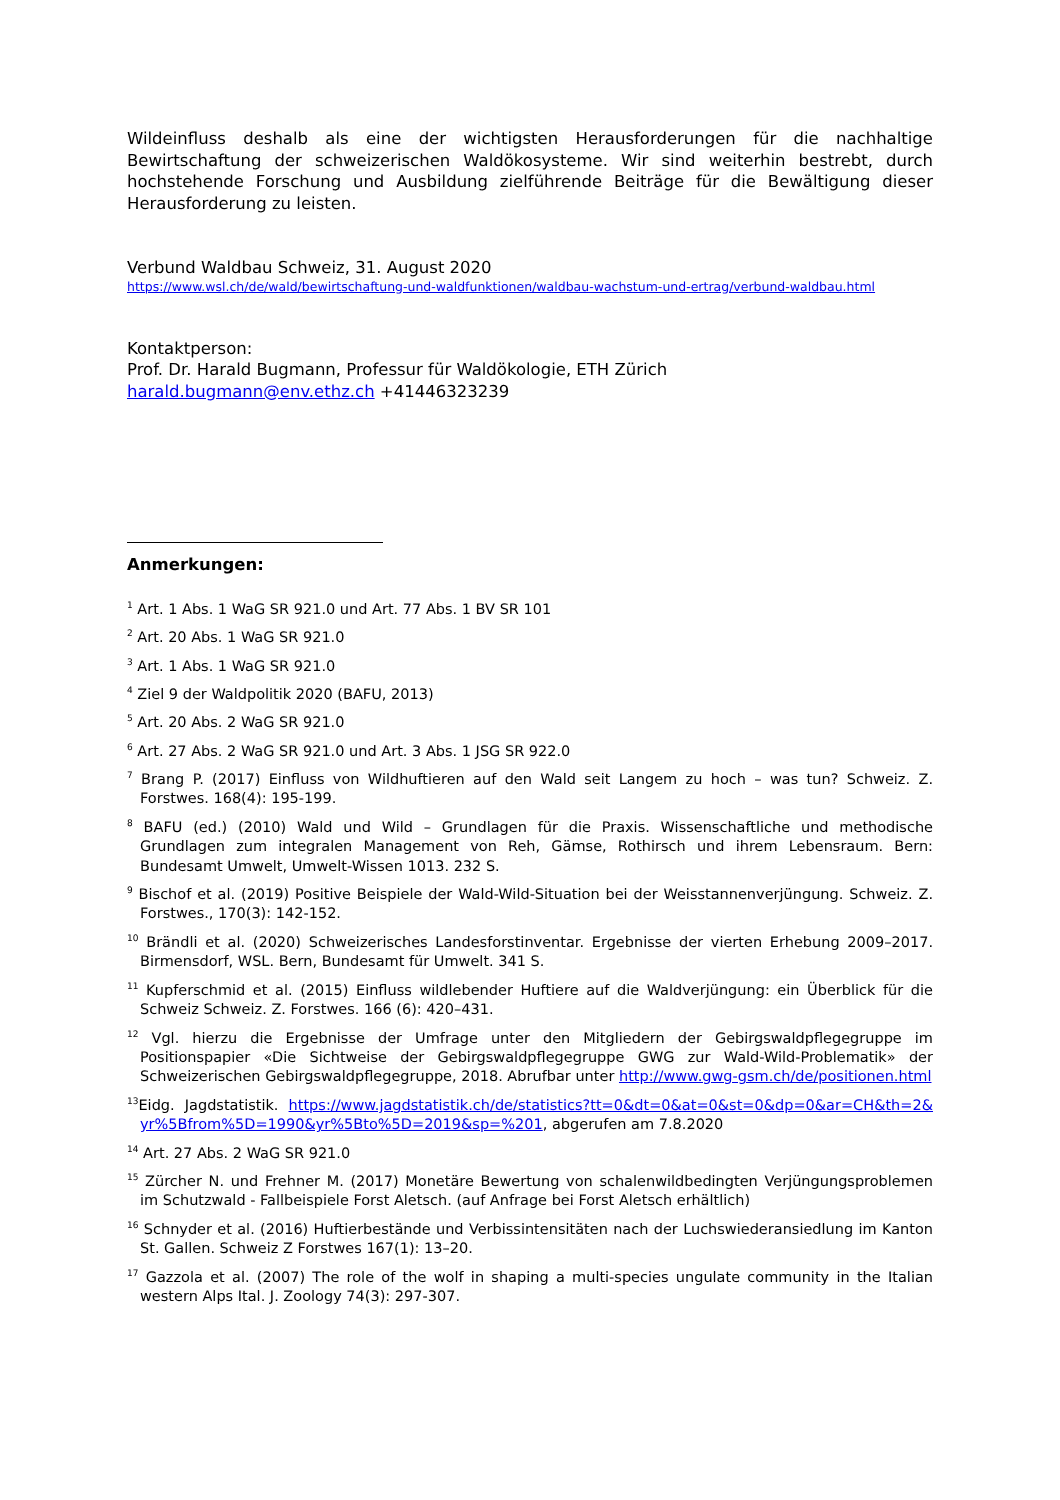Wildeinfluss deshalb als eine der wichtigsten Herausforderungen für die nachhaltige Bewirtschaftung der schweizerischen Waldökosysteme. Wir sind weiterhin bestrebt, durch hochstehende Forschung und Ausbildung zielführende Beiträge für die Bewältigung dieser Herausforderung zu leisten.
Verbund Waldbau Schweiz, 31. August 2020
https://www.wsl.ch/de/wald/bewirtschaftung-und-waldfunktionen/waldbau-wachstum-und-ertrag/verbund-waldbau.html
Kontaktperson:
Prof. Dr. Harald Bugmann, Professur für Waldökologie, ETH Zürich
harald.bugmann@env.ethz.ch +41446323239
Anmerkungen:
<sup>1</sup> Art. 1 Abs. 1 WaG SR 921.0 und Art. 77 Abs. 1 BV SR 101
<sup>2</sup> Art. 20 Abs. 1 WaG SR 921.0
<sup>3</sup> Art. 1 Abs. 1 WaG SR 921.0
<sup>4</sup> Ziel 9 der Waldpolitik 2020 (BAFU, 2013)
<sup>5</sup> Art. 20 Abs. 2 WaG SR 921.0
<sup>6</sup> Art. 27 Abs. 2 WaG SR 921.0 und Art. 3 Abs. 1 JSG SR 922.0
<sup>7</sup> Brang P. (2017) Einfluss von Wildhuftieren auf den Wald seit Langem zu hoch – was tun? Schweiz. Z. Forstwes. 168(4): 195-199.
<sup>8</sup> BAFU (ed.) (2010) Wald und Wild – Grundlagen für die Praxis. Wissenschaftliche und methodische Grundlagen zum integralen Management von Reh, Gämse, Rothirsch und ihrem Lebensraum. Bern: Bundesamt Umwelt, Umwelt-Wissen 1013. 232 S.
<sup>9</sup> Bischof et al. (2019) Positive Beispiele der Wald-Wild-Situation bei der Weisstannenverjüngung. Schweiz. Z. Forstwes., 170(3): 142-152.
<sup>10</sup> Brändli et al. (2020) Schweizerisches Landesforstinventar. Ergebnisse der vierten Erhebung 2009–2017. Birmensdorf, WSL. Bern, Bundesamt für Umwelt. 341 S.
<sup>11</sup> Kupferschmid et al. (2015) Einfluss wildlebender Huftiere auf die Waldverjüngung: ein Überblick für die Schweiz Schweiz. Z. Forstwes. 166 (6): 420–431.
<sup>12</sup> Vgl. hierzu die Ergebnisse der Umfrage unter den Mitgliedern der Gebirgswaldpflegegruppe im Positionspapier «Die Sichtweise der Gebirgswaldpflegegruppe GWG zur Wald-Wild-Problematik» der Schweizerischen Gebirgswaldpflegegruppe, 2018. Abrufbar unter http://www.gwg-gsm.ch/de/positionen.html
<sup>13</sup> Eidg. Jagdstatistik. https://www.jagdstatistik.ch/de/statistics?tt=0&dt=0&at=0&st=0&dp=0&ar=CH&th=2& yr%5Bfrom%5D=1990&yr%5Bto%5D=2019&sp=%201, abgerufen am 7.8.2020
<sup>14</sup> Art. 27 Abs. 2 WaG SR 921.0
<sup>15</sup> Zürcher N. und Frehner M. (2017) Monetäre Bewertung von schalenwildbedingten Verjüngungsproblemen im Schutzwald - Fallbeispiele Forst Aletsch. (auf Anfrage bei Forst Aletsch erhältlich)
<sup>16</sup> Schnyder et al. (2016) Huftierbestände und Verbissintensitäten nach der Luchswiederansiedlung im Kanton St. Gallen. Schweiz Z Forstwes 167(1): 13–20.
<sup>17</sup> Gazzola et al. (2007) The role of the wolf in shaping a multi-species ungulate community in the Italian western Alps Ital. J. Zoology 74(3): 297-307.